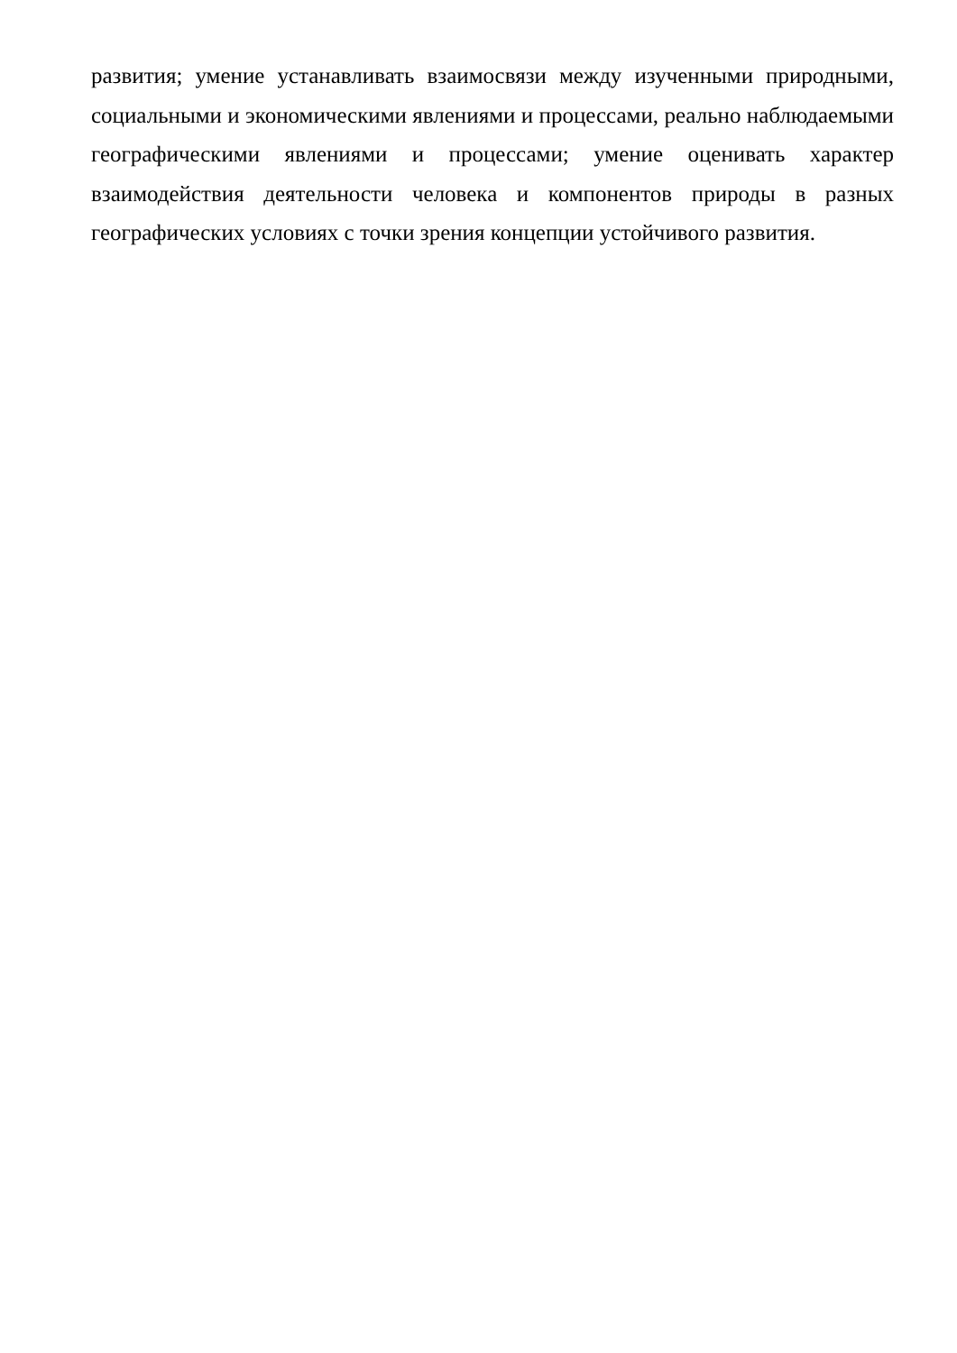развития; умение устанавливать взаимосвязи между изученными природными, социальными и экономическими явлениями и процессами, реально наблюдаемыми географическими явлениями и процессами; умение оценивать характер взаимодействия деятельности человека и компонентов природы в разных географических условиях с точки зрения концепции устойчивого развития.